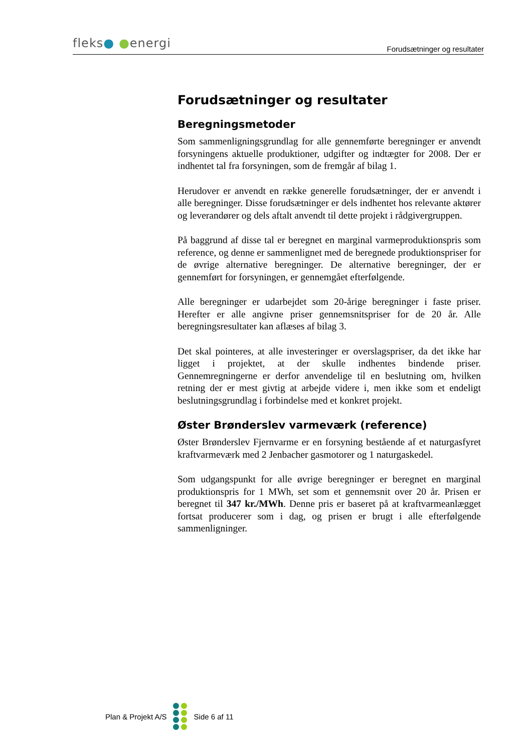fleks● ●energi
Forudsætninger og resultater
Forudsætninger og resultater
Beregningsmetoder
Som sammenligningsgrundlag for alle gennemførte beregninger er anvendt forsyningens aktuelle produktioner, udgifter og indtægter for 2008. Der er indhentet tal fra forsyningen, som de fremgår af bilag 1.
Herudover er anvendt en række generelle forudsætninger, der er anvendt i alle beregninger. Disse forudsætninger er dels indhentet hos relevante aktører og leverandører og dels aftalt anvendt til dette projekt i rådgivergruppen.
På baggrund af disse tal er beregnet en marginal varmeproduktionspris som reference, og denne er sammenlignet med de beregnede produktionspriser for de øvrige alternative beregninger. De alternative beregninger, der er gennemført for forsyningen, er gennemgået efterfølgende.
Alle beregninger er udarbejdet som 20-årige beregninger i faste priser. Herefter er alle angivne priser gennemsnitspriser for de 20 år. Alle beregningsresultater kan aflæses af bilag 3.
Det skal pointeres, at alle investeringer er overslagspriser, da det ikke har ligget i projektet, at der skulle indhentes bindende priser. Gennemregningerne er derfor anvendelige til en beslutning om, hvilken retning der er mest givtig at arbejde videre i, men ikke som et endeligt beslutningsgrundlag i forbindelse med et konkret projekt.
Øster Brønderslev varmeværk (reference)
Øster Brønderslev Fjernvarme er en forsyning bestående af et naturgasfyret kraftvarmeværk med 2 Jenbacher gasmotorer og 1 naturgaskedel.
Som udgangspunkt for alle øvrige beregninger er beregnet en marginal produktionspris for 1 MWh, set som et gennemsnit over 20 år. Prisen er beregnet til 347 kr./MWh. Denne pris er baseret på at kraftvarmeanlægget fortsat producerer som i dag, og prisen er brugt i alle efterfølgende sammenligninger.
Plan & Projekt A/S Side 6 af 11